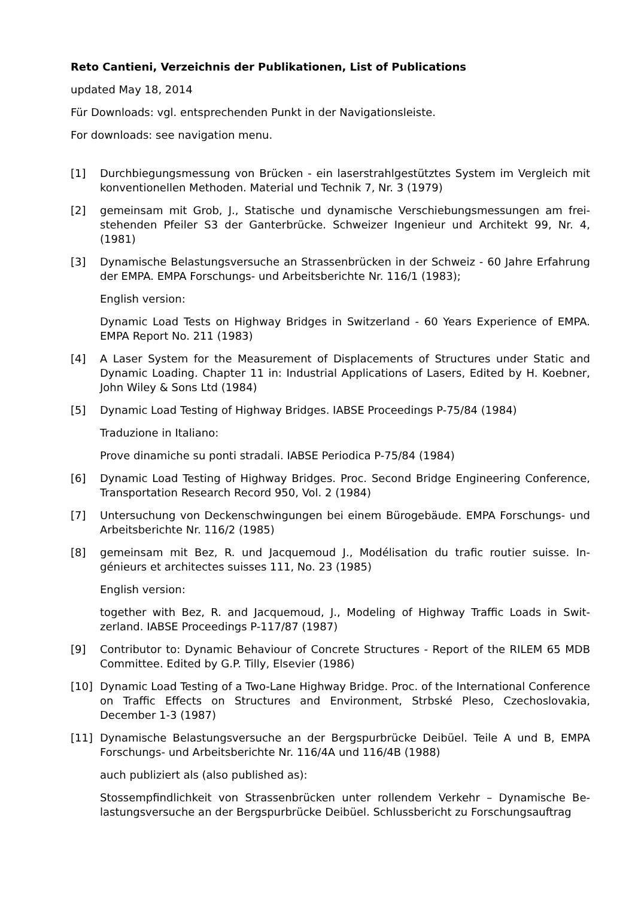Reto Cantieni, Verzeichnis der Publikationen, List of Publications
updated May 18, 2014
Für Downloads: vgl. entsprechenden Punkt in der Navigationsleiste.
For downloads: see navigation menu.
[1] Durchbiegungsmessung von Brücken - ein laserstrahlgestütztes System im Vergleich mit konventionellen Methoden. Material und Technik 7, Nr. 3 (1979)
[2] gemeinsam mit Grob, J., Statische und dynamische Verschiebungsmessungen am frei­stehenden Pfeiler S3 der Ganterbrücke. Schweizer Ingenieur und Architekt 99, Nr. 4, (1981)
[3] Dynamische Belastungsversuche an Strassenbrücken in der Schweiz - 60 Jahre Erfah­rung der EMPA. EMPA Forschungs- und Arbeitsberichte Nr. 116/1 (1983);
English version:
Dynamic Load Tests on Highway Bridges in Switzerland - 60 Years Experience of EMPA. EMPA Report No. 211 (1983)
[4] A Laser System for the Measurement of Displacements of Structures under Static and Dynamic Loading. Chapter 11 in: Industrial Applications of Lasers, Edited by H. Koeb­ner, John Wiley & Sons Ltd (1984)
[5] Dynamic Load Testing of Highway Bridges. IABSE Proceedings P-75/84 (1984)
Traduzione in Italiano:
Prove dinamiche su ponti stradali. IABSE Periodica P-75/84 (1984)
[6] Dynamic Load Testing of Highway Bridges. Proc. Second Bridge Engineering Confer­ence, Transportation Research Record 950, Vol. 2 (1984)
[7] Untersuchung von Deckenschwingungen bei einem Bürogebäude. EMPA Forschungs- und Arbeitsberichte Nr. 116/2 (1985)
[8] gemeinsam mit Bez, R. und Jacquemoud J., Modélisation du trafic routier suisse. In­génieurs et architectes suisses 111, No. 23 (1985)
English version:
together with Bez, R. and Jacquemoud, J., Modeling of Highway Traffic Loads in Swit­zerland. IABSE Proceedings P-117/87 (1987)
[9] Contributor to: Dynamic Behaviour of Concrete Structures - Report of the RILEM 65 MDB Committee. Edited by G.P. Tilly, Elsevier (1986)
[10] Dynamic Load Testing of a Two-Lane Highway Bridge. Proc. of the International Con­ference on Traffic Effects on Structures and Environment, Strbské Pleso, Czechoslo­vakia, December 1-3 (1987)
[11] Dynamische Belastungsversuche an der Bergspurbrücke Deibüel. Teile A und B, EMPA Forschungs- und Arbeitsberichte Nr. 116/4A und 116/4B (1988)
auch publiziert als (also published as):
Stossempfindlichkeit von Strassenbrücken unter rollendem Verkehr – Dynamische Be­lastungsversuche an der Bergspurbrücke Deibüel. Schlussbericht zu Forschungsauftrag